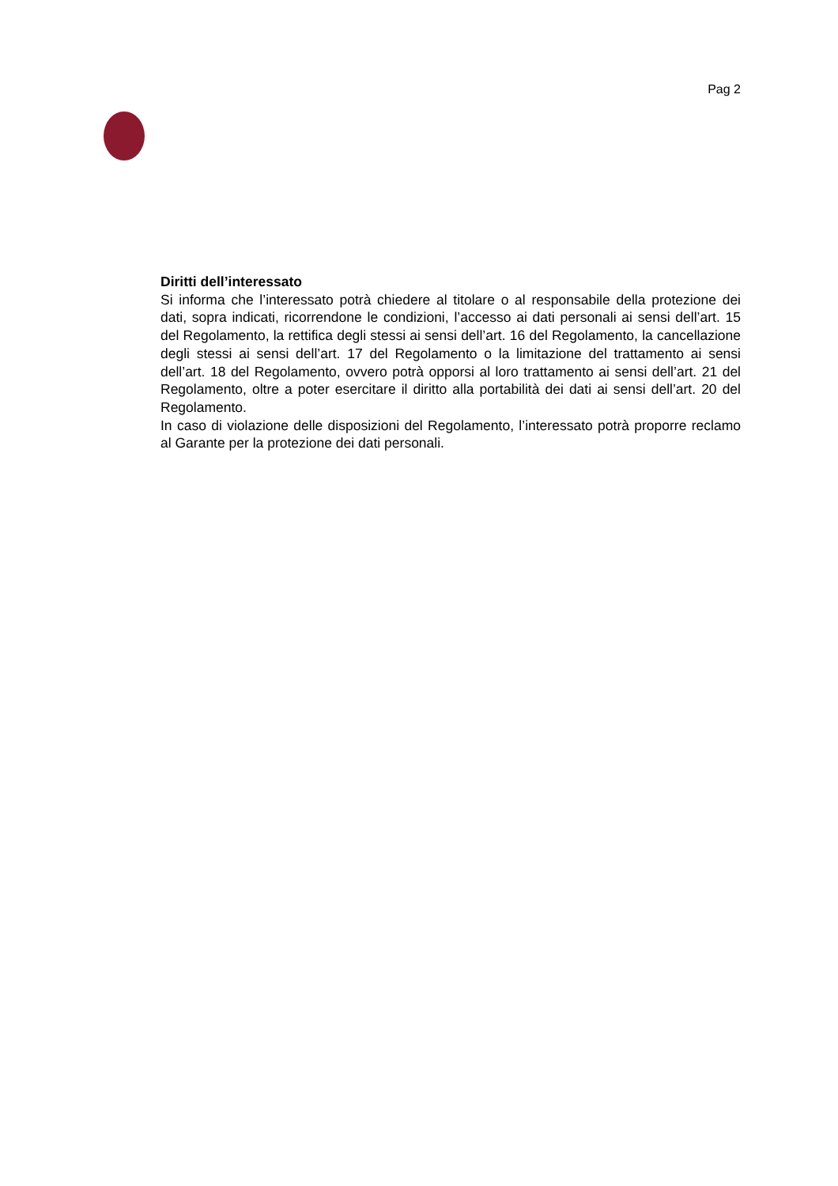Pag 2
Diritti dell’interessato
Si informa che l’interessato potrà chiedere al titolare o al responsabile della protezione dei dati, sopra indicati, ricorrendone le condizioni, l’accesso ai dati personali ai sensi dell’art. 15 del Regolamento, la rettifica degli stessi ai sensi dell’art. 16 del Regolamento, la cancellazione degli stessi ai sensi dell’art. 17 del Regolamento o la limitazione del trattamento ai sensi dell’art. 18 del Regolamento, ovvero potrà opporsi al loro trattamento ai sensi dell’art. 21 del Regolamento, oltre a poter esercitare il diritto alla portabilità dei dati ai sensi dell’art. 20 del Regolamento.
In caso di violazione delle disposizioni del Regolamento, l’interessato potrà proporre reclamo al Garante per la protezione dei dati personali.